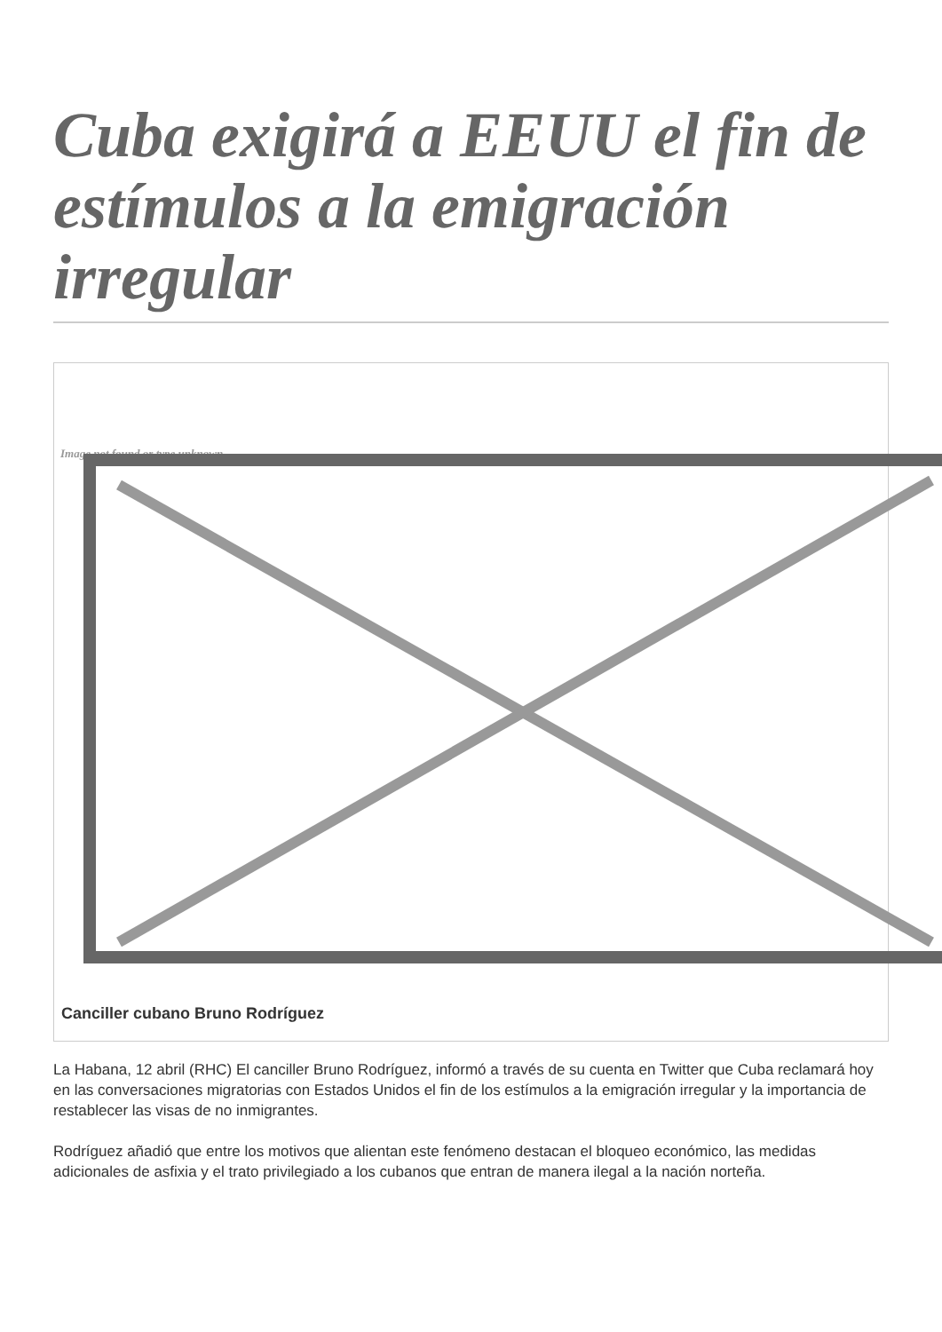Cuba exigirá a EEUU el fin de estímulos a la emigración irregular
Image not found or type unknown
Canciller cubano Bruno Rodríguez
La Habana, 12 abril (RHC) El canciller Bruno Rodríguez, informó a través de su cuenta en Twitter que Cuba reclamará hoy en las conversaciones migratorias con Estados Unidos el fin de los estímulos a la emigración irregular y la importancia de restablecer las visas de no inmigrantes.
Rodríguez añadió que entre los motivos que alientan este fenómeno destacan el bloqueo económico, las medidas adicionales de asfixia y el trato privilegiado a los cubanos que entran de manera ilegal a la nación norteña.